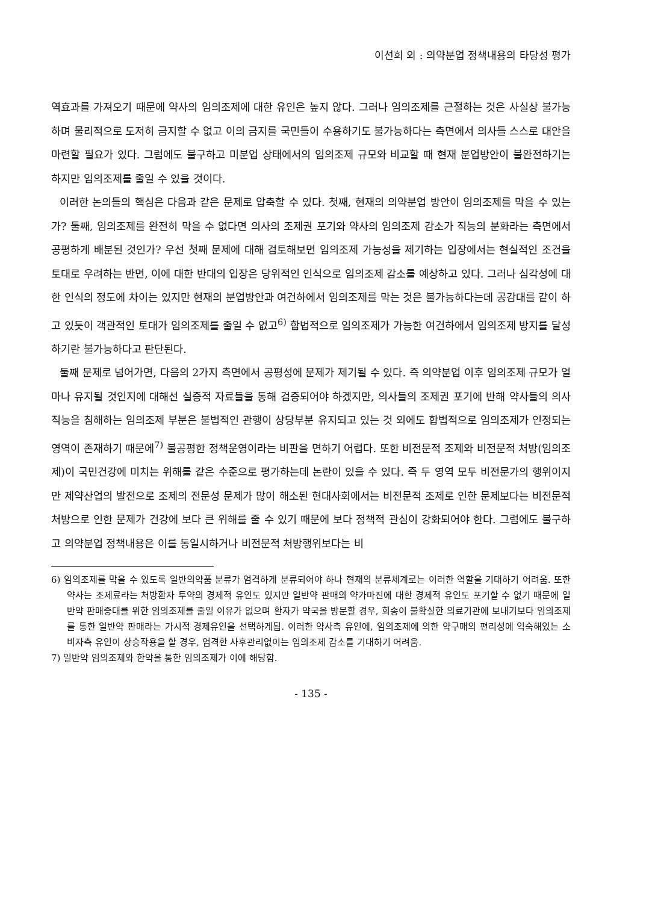이선희 외 : 의약분업 정책내용의 타당성 평가
역효과를 가져오기 때문에 약사의 임의조제에 대한 유인은 높지 않다. 그러나 임의조제를 근절하는 것은 사실상 불가능하며 물리적으로 도저히 금지할 수 없고 이의 금지를 국민들이 수용하기도 불가능하다는 측면에서 의사들 스스로 대안을 마련할 필요가 있다. 그럼에도 불구하고 미분업 상태에서의 임의조제 규모와 비교할 때 현재 분업방안이 불완전하기는 하지만 임의조제를 줄일 수 있을 것이다.
이러한 논의들의 핵심은 다음과 같은 문제로 압축할 수 있다. 첫째, 현재의 의약분업 방안이 임의조제를 막을 수 있는가? 둘째, 임의조제를 완전히 막을 수 없다면 의사의 조제권 포기와 약사의 임의조제 감소가 직능의 분화라는 측면에서 공평하게 배분된 것인가? 우선 첫째 문제에 대해 검토해보면 임의조제 가능성을 제기하는 입장에서는 현실적인 조건을 토대로 우려하는 반면, 이에 대한 반대의 입장은 당위적인 인식으로 임의조제 감소를 예상하고 있다. 그러나 심각성에 대한 인식의 정도에 차이는 있지만 현재의 분업방안과 여건하에서 임의조제를 막는 것은 불가능하다는데 공감대를 같이 하고 있듯이 객관적인 토대가 임의조제를 줄일 수 없고<sup>6)</sup> 합법적으로 임의조제가 가능한 여건하에서 임의조제 방지를 달성하기란 불가능하다고 판단된다.
둘째 문제로 넘어가면, 다음의 2가지 측면에서 공평성에 문제가 제기될 수 있다. 즉 의약분업 이후 임의조제 규모가 얼마나 유지될 것인지에 대해선 실증적 자료들을 통해 검증되어야 하겠지만, 의사들의 조제권 포기에 반해 약사들의 의사직능을 침해하는 임의조제 부분은 불법적인 관행이 상당부분 유지되고 있는 것 외에도 합법적으로 임의조제가 인정되는 영역이 존재하기 때문에<sup>7)</sup> 불공평한 정책운영이라는 비판을 면하기 어렵다. 또한 비전문적 조제와 비전문적 처방(임의조제)이 국민건강에 미치는 위해를 같은 수준으로 평가하는데 논란이 있을 수 있다. 즉 두 영역 모두 비전문가의 행위이지만 제약산업의 발전으로 조제의 전문성 문제가 많이 해소된 현대사회에서는 비전문적 조제로 인한 문제보다는 비전문적 처방으로 인한 문제가 건강에 보다 큰 위해를 줄 수 있기 때문에 보다 정책적 관심이 강화되어야 한다. 그럼에도 불구하고 의약분업 정책내용은 이를 동일시하거나 비전문적 처방행위보다는 비
6) 임의조제를 막을 수 있도록 일반의약품 분류가 엄격하게 분류되어야 하나 현재의 분류체계로는 이러한 역할을 기대하기 어려움. 또한 약사는 조제료라는 처방환자 투약의 경제적 유인도 있지만 일반약 판매의 약가마진에 대한 경제적 유인도 포기할 수 없기 때문에 일반약 판매증대를 위한 임의조제를 줄일 이유가 없으며 환자가 약국을 방문할 경우, 회송이 불확실한 의료기관에 보내기보다 임의조제를 통한 일반약 판매라는 가시적 경제유인을 선택하게됨. 이러한 약사측 유인에, 임의조제에 의한 약구매의 편리성에 익숙해있는 소비자측 유인이 상승작용을 할 경우, 엄격한 사후관리없이는 임의조제 감소를 기대하기 어려움.
7) 일반약 임의조제와 한약을 통한 임의조제가 이에 해당함.
- 135 -